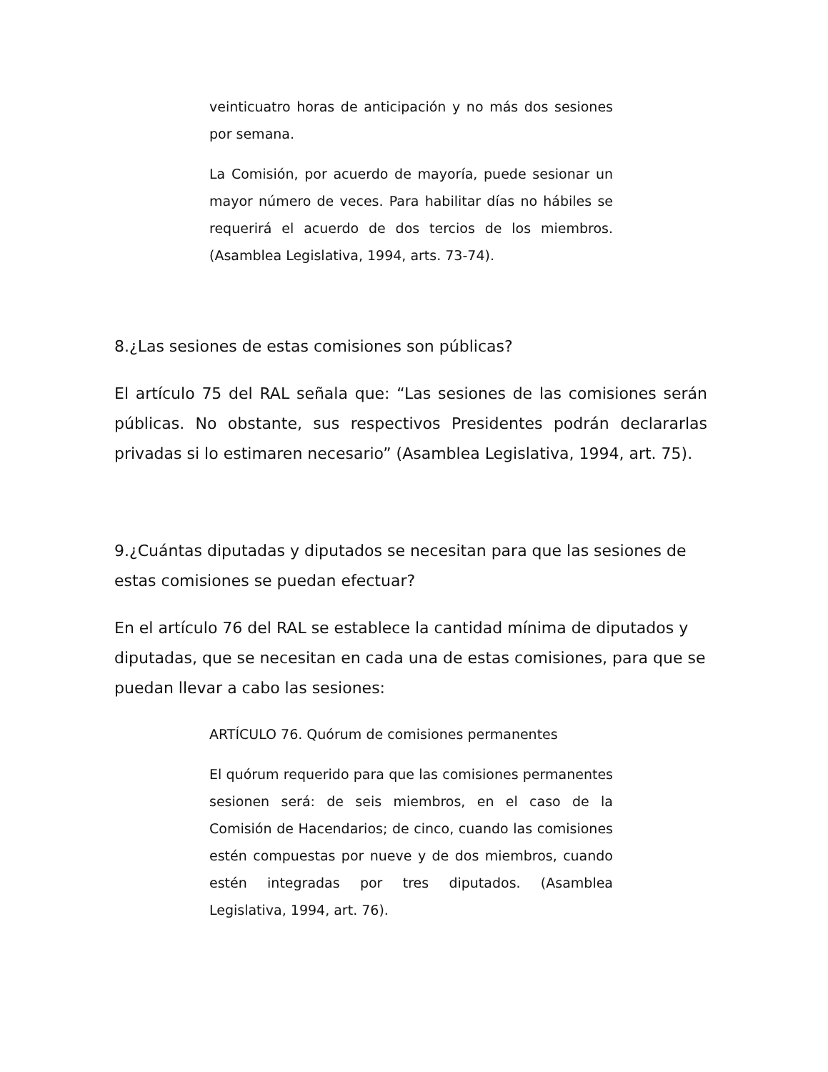veinticuatro horas de anticipación y no más dos sesiones por semana.
La Comisión, por acuerdo de mayoría, puede sesionar un mayor número de veces. Para habilitar días no hábiles se requerirá el acuerdo de dos tercios de los miembros. (Asamblea Legislativa, 1994, arts. 73-74).
8.¿Las sesiones de estas comisiones son públicas?
El artículo 75 del RAL señala que: “Las sesiones de las comisiones serán públicas. No obstante, sus respectivos Presidentes podrán declararlas privadas si lo estimaren necesario” (Asamblea Legislativa, 1994, art. 75).
9.¿Cuántas diputadas y diputados se necesitan para que las sesiones de estas comisiones se puedan efectuar?
En el artículo 76 del RAL se establece la cantidad mínima de diputados y diputadas, que se necesitan en cada una de estas comisiones, para que se puedan llevar a cabo las sesiones:
ARTÍCULO 76. Quórum de comisiones permanentes
El quórum requerido para que las comisiones permanentes sesionen será: de seis miembros, en el caso de la Comisión de Hacendarios; de cinco, cuando las comisiones estén compuestas por nueve y de dos miembros, cuando estén integradas por tres diputados. (Asamblea Legislativa, 1994, art. 76).